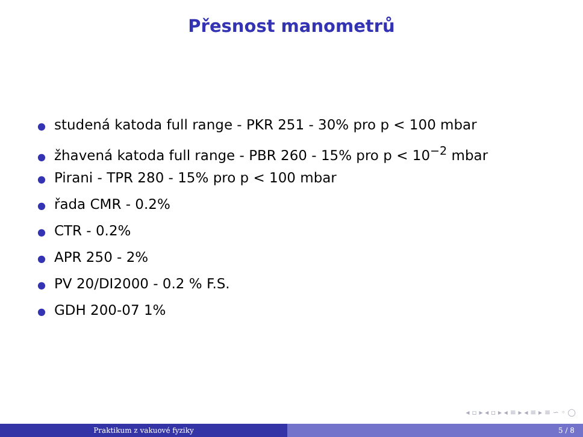Přesnost manometrů
● studená katoda full range - PKR 251 - 30% pro p < 100 mbar
● žhavená katoda full range - PBR 260 - 15% pro p < 10<sup>−2</sup> mbar
● Pirani - TPR 280 - 15% pro p < 100 mbar
● řada CMR - 0.2%
● CTR - 0.2%
● APR 250 - 2%
● PV 20/DI2000 - 0.2 % F.S.
● GDH 200-07 1%
◂ ▫ ▸ ◂ ▫ ▸ ◂ ≡ ▸ ◂ ≡ ▸ ≡ ∽ ◦ ◯
Praktikum z vakuové fyziky 5 / 8